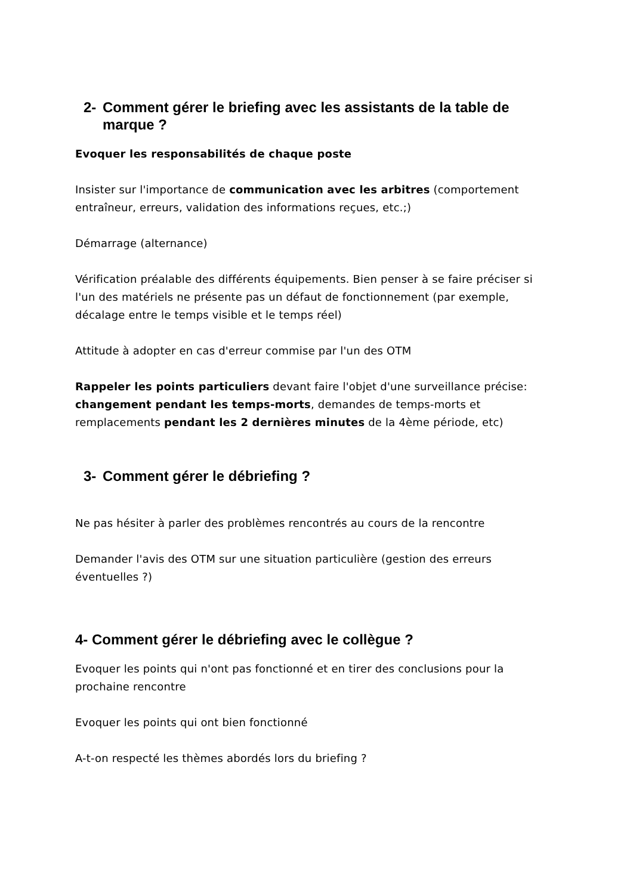2- Comment gérer le briefing avec les assistants de la table de marque ?
Evoquer les responsabilités de chaque poste
Insister sur l'importance de communication avec les arbitres (comportement entraîneur, erreurs, validation des informations reçues, etc.;)
Démarrage (alternance)
Vérification préalable des différents équipements. Bien penser à se faire préciser si l'un des matériels ne présente pas un défaut de fonctionnement (par exemple, décalage entre le temps visible et le temps réel)
Attitude à adopter en cas d'erreur commise par l'un des OTM
Rappeler les points particuliers devant faire l'objet d'une surveillance précise: changement pendant les temps-morts, demandes de temps-morts et remplacements pendant les 2 dernières minutes de la 4ème période, etc)
3- Comment gérer le débriefing ?
Ne pas hésiter à parler des problèmes rencontrés au cours de la rencontre
Demander l'avis des OTM sur une situation particulière (gestion des erreurs éventuelles ?)
4- Comment gérer le débriefing avec le collègue ?
Evoquer les points qui n'ont pas fonctionné et en tirer des conclusions pour la prochaine rencontre
Evoquer les points qui ont bien fonctionné
A-t-on respecté les thèmes abordés lors du briefing ?